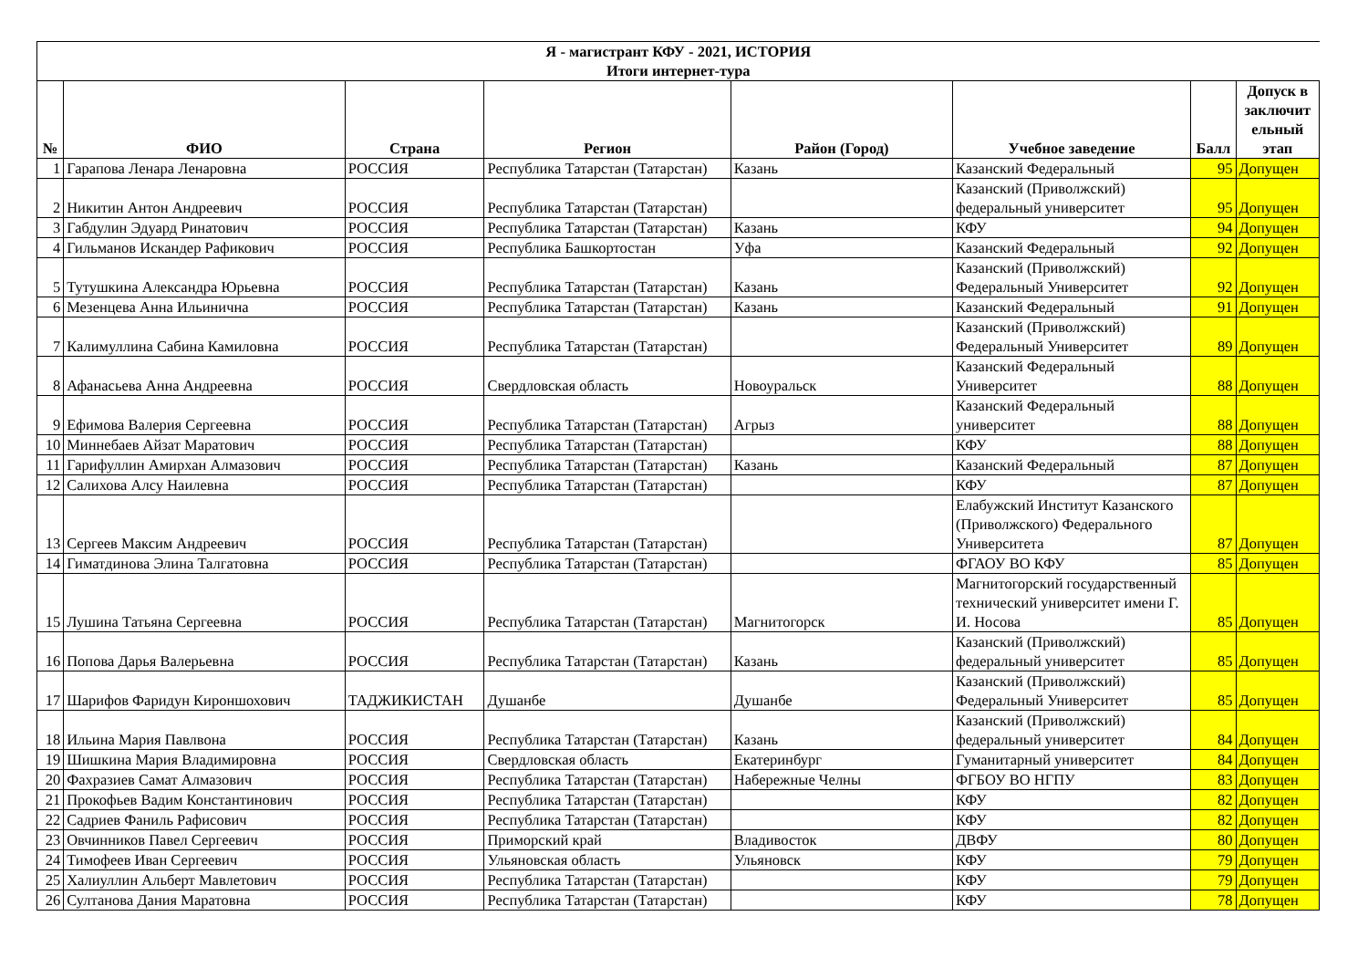| Я - магистрант КФУ - 2021, ИСТОРИЯ Итоги интернет-тура | | | | | | | |
| № | ФИО | Страна | Регион | Район (Город) | Учебное заведение | Балл | Допуск в заключит ельный этап |
| 1 | Гарапова Ленара Ленаровна | РОССИЯ | Республика Татарстан (Татарстан) | Казань | Казанский Федеральный | 95 | Допущен |
| 2 | Никитин Антон Андреевич | РОССИЯ | Республика Татарстан (Татарстан) | | Казанский (Приволжский) федеральный университет | 95 | Допущен |
| 3 | Габдулин Эдуард Ринатович | РОССИЯ | Республика Татарстан (Татарстан) | Казань | КФУ | 94 | Допущен |
| 4 | Гильманов Искандер Рафикович | РОССИЯ | Республика Башкортостан | Уфа | Казанский Федеральный | 92 | Допущен |
| 5 | Тутушкина Александра Юрьевна | РОССИЯ | Республика Татарстан (Татарстан) | Казань | Казанский (Приволжский) Федеральный Университет | 92 | Допущен |
| 6 | Мезенцева Анна Ильинична | РОССИЯ | Республика Татарстан (Татарстан) | Казань | Казанский Федеральный | 91 | Допущен |
| 7 | Калимуллина Сабина Камиловна | РОССИЯ | Республика Татарстан (Татарстан) | | Казанский (Приволжский) Федеральный Университет | 89 | Допущен |
| 8 | Афанасьева Анна Андреевна | РОССИЯ | Свердловская область | Новоуральск | Казанский Федеральный Университет | 88 | Допущен |
| 9 | Ефимова Валерия Сергеевна | РОССИЯ | Республика Татарстан (Татарстан) | Агрыз | Казанский Федеральный университет | 88 | Допущен |
| 10 | Миннебаев Айзат Маратович | РОССИЯ | Республика Татарстан (Татарстан) | | КФУ | 88 | Допущен |
| 11 | Гарифуллин Амирхан Алмазович | РОССИЯ | Республика Татарстан (Татарстан) | Казань | Казанский Федеральный | 87 | Допущен |
| 12 | Салихова Алсу Наилевна | РОССИЯ | Республика Татарстан (Татарстан) | | КФУ | 87 | Допущен |
| 13 | Сергеев Максим Андреевич | РОССИЯ | Республика Татарстан (Татарстан) | | Елабужский Институт Казанского (Приволжского) Федерального Университета | 87 | Допущен |
| 14 | Гиматдинова Элина Талгатовна | РОССИЯ | Республика Татарстан (Татарстан) | | ФГАОУ ВО КФУ | 85 | Допущен |
| 15 | Лушина Татьяна Сергеевна | РОССИЯ | Республика Татарстан (Татарстан) | Магнитогорск | Магнитогорский государственный технический университет имени Г. И. Носова | 85 | Допущен |
| 16 | Попова Дарья Валерьевна | РОССИЯ | Республика Татарстан (Татарстан) | Казань | Казанский (Приволжский) федеральный университет | 85 | Допущен |
| 17 | Шарифов Фаридун Кироншохович | ТАДЖИКИСТАН | Душанбе | Душанбе | Казанский (Приволжский) Федеральный Университет | 85 | Допущен |
| 18 | Ильина Мария Павлвона | РОССИЯ | Республика Татарстан (Татарстан) | Казань | Казанский (Приволжский) федеральный университет | 84 | Допущен |
| 19 | Шишкина Мария Владимировна | РОССИЯ | Свердловская область | Екатеринбург | Гуманитарный университет | 84 | Допущен |
| 20 | Фахразиев Самат Алмазович | РОССИЯ | Республика Татарстан (Татарстан) | Набережные Челны | ФГБОУ ВО НГПУ | 83 | Допущен |
| 21 | Прокофьев Вадим Константинович | РОССИЯ | Республика Татарстан (Татарстан) | | КФУ | 82 | Допущен |
| 22 | Садриев Фаниль Рафисович | РОССИЯ | Республика Татарстан (Татарстан) | | КФУ | 82 | Допущен |
| 23 | Овчинников Павел Сергеевич | РОССИЯ | Приморский край | Владивосток | ДВФУ | 80 | Допущен |
| 24 | Тимофеев Иван Сергеевич | РОССИЯ | Ульяновская область | Ульяновск | КФУ | 79 | Допущен |
| 25 | Халиуллин Альберт Мавлетович | РОССИЯ | Республика Татарстан (Татарстан) | | КФУ | 79 | Допущен |
| 26 | Султанова Дания Маратовна | РОССИЯ | Республика Татарстан (Татарстан) | | КФУ | 78 | Допущен |